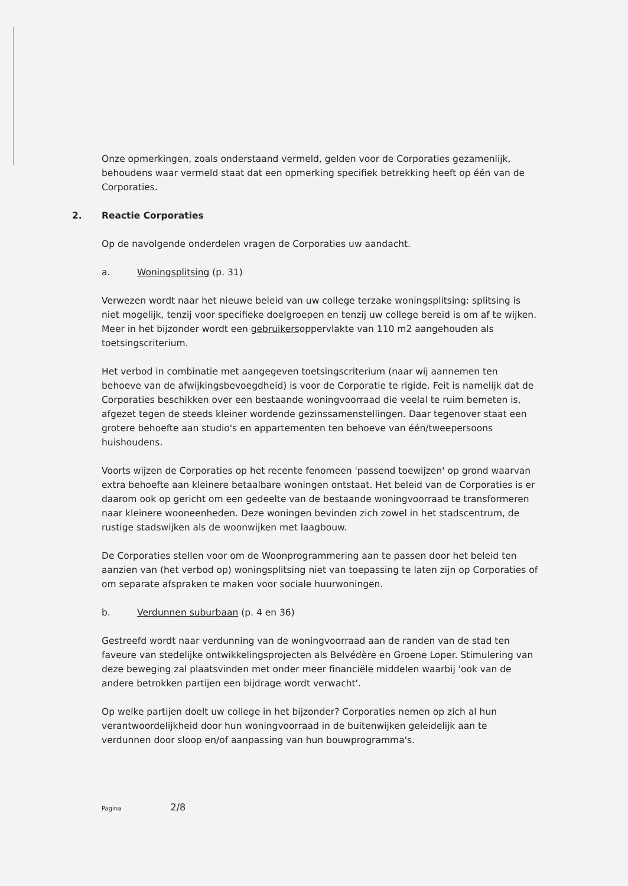Onze opmerkingen, zoals onderstaand vermeld, gelden voor de Corporaties gezamenlijk, behoudens waar vermeld staat dat een opmerking specifiek betrekking heeft op één van de Corporaties.
2. Reactie Corporaties
Op de navolgende onderdelen vragen de Corporaties uw aandacht.
a. Woningsplitsing (p. 31)
Verwezen wordt naar het nieuwe beleid van uw college terzake woningsplitsing: splitsing is niet mogelijk, tenzij voor specifieke doelgroepen en tenzij uw college bereid is om af te wijken. Meer in het bijzonder wordt een gebruikersoppervlakte van 110 m2 aangehouden als toetsingscriterium.
Het verbod in combinatie met aangegeven toetsingscriterium (naar wij aannemen ten behoeve van de afwijkingsbevoegdheid) is voor de Corporatie te rigide. Feit is namelijk dat de Corporaties beschikken over een bestaande woningvoorraad die veelal te ruim bemeten is, afgezet tegen de steeds kleiner wordende gezinssamenstellingen. Daar tegenover staat een grotere behoefte aan studio's en appartementen ten behoeve van één/tweepersoons huishoudens.
Voorts wijzen de Corporaties op het recente fenomeen 'passend toewijzen' op grond waarvan extra behoefte aan kleinere betaalbare woningen ontstaat. Het beleid van de Corporaties is er daarom ook op gericht om een gedeelte van de bestaande woningvoorraad te transformeren naar kleinere wooneenheden. Deze woningen bevinden zich zowel in het stadscentrum, de rustige stadswijken als de woonwijken met laagbouw.
De Corporaties stellen voor om de Woonprogrammering aan te passen door het beleid ten aanzien van (het verbod op) woningsplitsing niet van toepassing te laten zijn op Corporaties of om separate afspraken te maken voor sociale huurwoningen.
b. Verdunnen suburbaan (p. 4 en 36)
Gestreefd wordt naar verdunning van de woningvoorraad aan de randen van de stad ten faveure van stedelijke ontwikkelingsprojecten als Belvédère en Groene Loper. Stimulering van deze beweging zal plaatsvinden met onder meer financiële middelen waarbij 'ook van de andere betrokken partijen een bijdrage wordt verwacht'.
Op welke partijen doelt uw college in het bijzonder? Corporaties nemen op zich al hun verantwoordelijkheid door hun woningvoorraad in de buitenwijken geleidelijk aan te verdunnen door sloop en/of aanpassing van hun bouwprogramma's.
Pagina 2/8